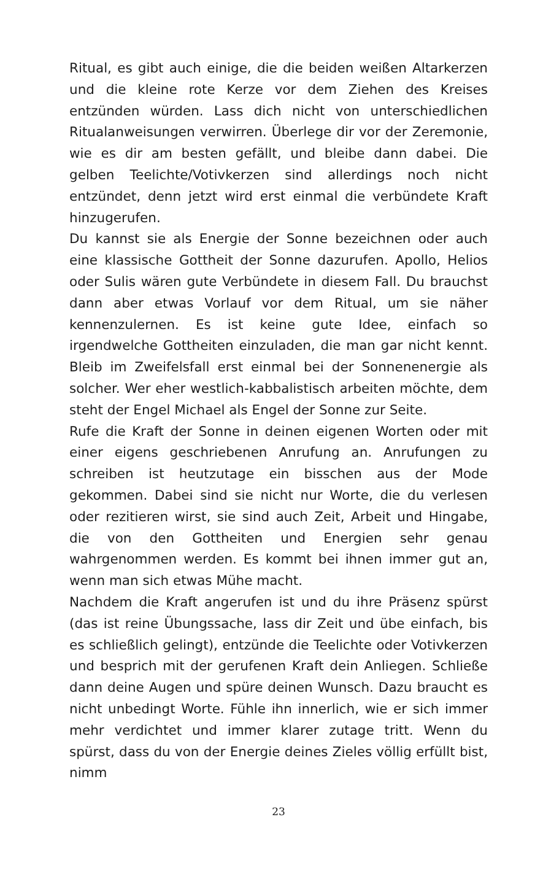Ritual, es gibt auch einige, die die beiden weißen Altarkerzen und die kleine rote Kerze vor dem Ziehen des Kreises entzünden würden. Lass dich nicht von unterschiedlichen Ritualanweisungen verwirren. Überlege dir vor der Zeremonie, wie es dir am besten gefällt, und bleibe dann dabei. Die gelben Teelichte/Votivkerzen sind allerdings noch nicht entzündet, denn jetzt wird erst einmal die verbündete Kraft hinzugerufen.
Du kannst sie als Energie der Sonne bezeichnen oder auch eine klassische Gottheit der Sonne dazurufen. Apollo, Helios oder Sulis wären gute Verbündete in diesem Fall. Du brauchst dann aber etwas Vorlauf vor dem Ritual, um sie näher kennenzulernen. Es ist keine gute Idee, einfach so irgendwelche Gottheiten einzuladen, die man gar nicht kennt. Bleib im Zweifelsfall erst einmal bei der Sonnenenergie als solcher. Wer eher westlich-kabbalistisch arbeiten möchte, dem steht der Engel Michael als Engel der Sonne zur Seite.
Rufe die Kraft der Sonne in deinen eigenen Worten oder mit einer eigens geschriebenen Anrufung an. Anrufungen zu schreiben ist heutzutage ein bisschen aus der Mode gekommen. Dabei sind sie nicht nur Worte, die du verlesen oder rezitieren wirst, sie sind auch Zeit, Arbeit und Hingabe, die von den Gottheiten und Energien sehr genau wahrgenommen werden. Es kommt bei ihnen immer gut an, wenn man sich etwas Mühe macht.
Nachdem die Kraft angerufen ist und du ihre Präsenz spürst (das ist reine Übungssache, lass dir Zeit und übe einfach, bis es schließlich gelingt), entzünde die Teelichte oder Votivkerzen und besprich mit der gerufenen Kraft dein Anliegen. Schließe dann deine Augen und spüre deinen Wunsch. Dazu braucht es nicht unbedingt Worte. Fühle ihn innerlich, wie er sich immer mehr verdichtet und immer klarer zutage tritt. Wenn du spürst, dass du von der Energie deines Zieles völlig erfüllt bist, nimm
23